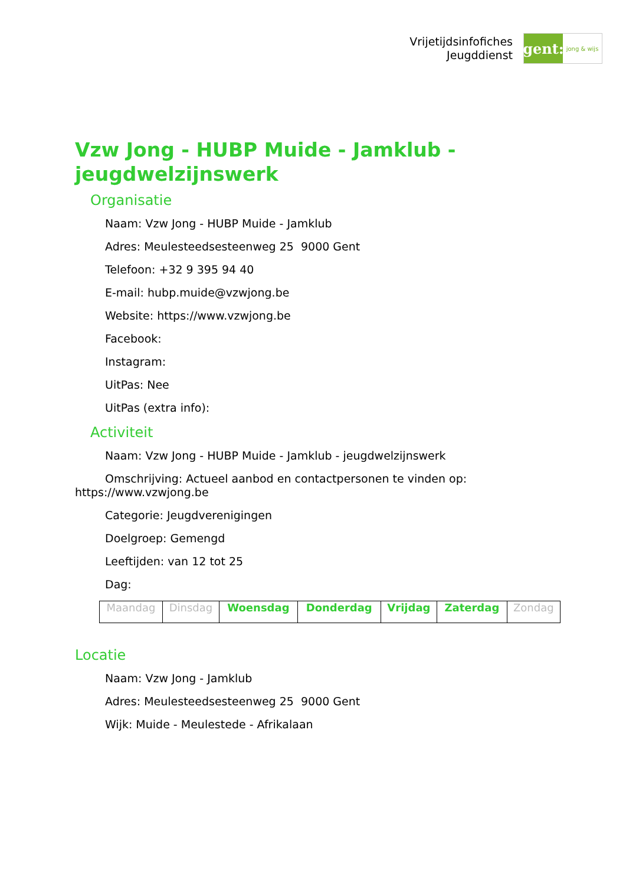Vrijetijdsinfofiches
Jeugddienst
gent:
jong & wijs
Vzw Jong - HUBP Muide - Jamklub - jeugdwelzijnswerk
Organisatie
Naam: Vzw Jong - HUBP Muide - Jamklub
Adres: Meulesteedsesteenweg 25 9000 Gent
Telefoon: +32 9 395 94 40
E-mail: hubp.muide@vzwjong.be
Website: https://www.vzwjong.be
Facebook:
Instagram:
UitPas: Nee
UitPas (extra info):
Activiteit
Naam: Vzw Jong - HUBP Muide - Jamklub - jeugdwelzijnswerk
Omschrijving: Actueel aanbod en contactpersonen te vinden op: https://www.vzwjong.be
Categorie: Jeugdverenigingen
Doelgroep: Gemengd
Leeftijden: van 12 tot 25
Dag:
| Maandag | Dinsdag | Woensdag | Donderdag | Vrijdag | Zaterdag | Zondag |
Locatie
Naam: Vzw Jong - Jamklub
Adres: Meulesteedsesteenweg 25 9000 Gent
Wijk: Muide - Meulestede - Afrikalaan